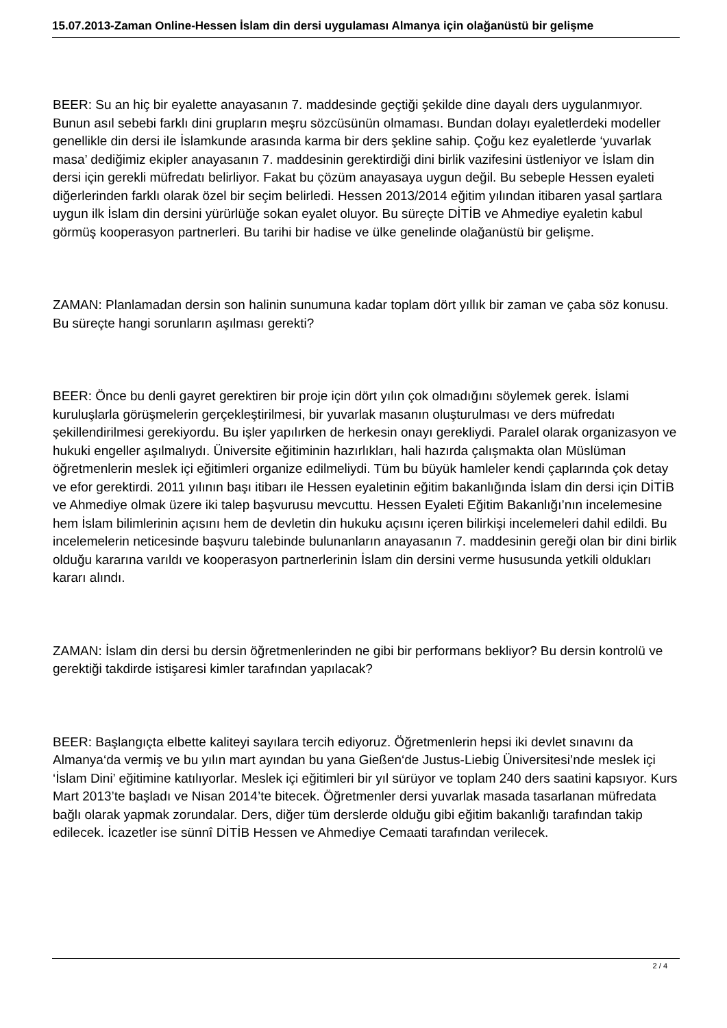15.07.2013-Zaman Online-Hessen İslam din dersi uygulaması Almanya için olağanüstü bir gelişme
BEER: Su an hiç bir eyalette anayasanın 7. maddesinde geçtiği şekilde dine dayalı ders uygulanmıyor. Bunun asıl sebebi farklı dini grupların meşru sözcüsünün olmaması. Bundan dolayı eyaletlerdeki modeller genellikle din dersi ile İslamkunde arasında karma bir ders şekline sahip. Çoğu kez eyaletlerde ‘yuvarlak masa’ dediğimiz ekipler anayasanın 7. maddesinin gerektirdiği dini birlik vazifesini üstleniyor ve İslam din dersi için gerekli müfredatı belirliyor. Fakat bu çözüm anayasaya uygun değil. Bu sebeple Hessen eyaleti diğerlerinden farklı olarak özel bir seçim belirledi. Hessen 2013/2014 eğitim yılından itibaren yasal şartlara uygun ilk İslam din dersini yürürlüğe sokan eyalet oluyor. Bu süreçte DİTİB ve Ahmediye eyaletin kabul görmüş kooperasyon partnerleri. Bu tarihi bir hadise ve ülke genelinde olağanüstü bir gelişme.
ZAMAN: Planlamadan dersin son halinin sunumuna kadar toplam dört yıllık bir zaman ve çaba söz konusu. Bu süreçte hangi sorunların aşılması gerekti?
BEER: Önce bu denli gayret gerektiren bir proje için dört yılın çok olmadığını söylemek gerek. İslami kuruluşlarla görüşmelerin gerçekleştirilmesi, bir yuvarlak masanın oluşturulması ve ders müfredatı şekillendirilmesi gerekiyordu. Bu işler yapılırken de herkesin onayı gerekliydi. Paralel olarak organizasyon ve hukuki engeller aşılmalıydı. Üniversite eğitiminin hazırlıkları, hali hazırda çalışmakta olan Müslüman öğretmenlerin meslek içi eğitimleri organize edilmeliydi. Tüm bu büyük hamleler kendi çaplarında çok detay ve efor gerektirdi. 2011 yılının başı itibarı ile Hessen eyaletinin eğitim bakanlığında İslam din dersi için DİTİB ve Ahmediye olmak üzere iki talep başvurusu mevcuttu. Hessen Eyaleti Eğitim Bakanlığı’nın incelemesine hem İslam bilimlerinin açısını hem de devletin din hukuku açısını içeren bilirkişi incelemeleri dahil edildi. Bu incelemelerin neticesinde başvuru talebinde bulunanların anayasanın 7. maddesinin gereği olan bir dini birlik olduğu kararına varıldı ve kooperasyon partnerlerinin İslam din dersini verme hususunda yetkili oldukları kararı alındı.
ZAMAN: İslam din dersi bu dersin öğretmenlerinden ne gibi bir performans bekliyor? Bu dersin kontrolü ve gerektiği takdirde istişaresi kimler tarafından yapılacak?
BEER: Başlangıçta elbette kaliteyi sayılara tercih ediyoruz. Öğretmenlerin hepsi iki devlet sınavını da Almanya‘da vermiş ve bu yılın mart ayından bu yana Gießen‘de Justus-Liebig Üniversitesi’nde meslek içi ‘İslam Dini’ eğitimine katılıyorlar. Meslek içi eğitimleri bir yıl sürüyor ve toplam 240 ders saatini kapsıyor. Kurs Mart 2013’te başladı ve Nisan 2014’te bitecek. Öğretmenler dersi yuvarlak masada tasarlanan müfredata bağlı olarak yapmak zorundalar. Ders, diğer tüm derslerde olduğu gibi eğitim bakanlığı tarafından takip edilecek. İcazetler ise sünnî DİTİB Hessen ve Ahmediye Cemaati tarafından verilecek.
2 / 4